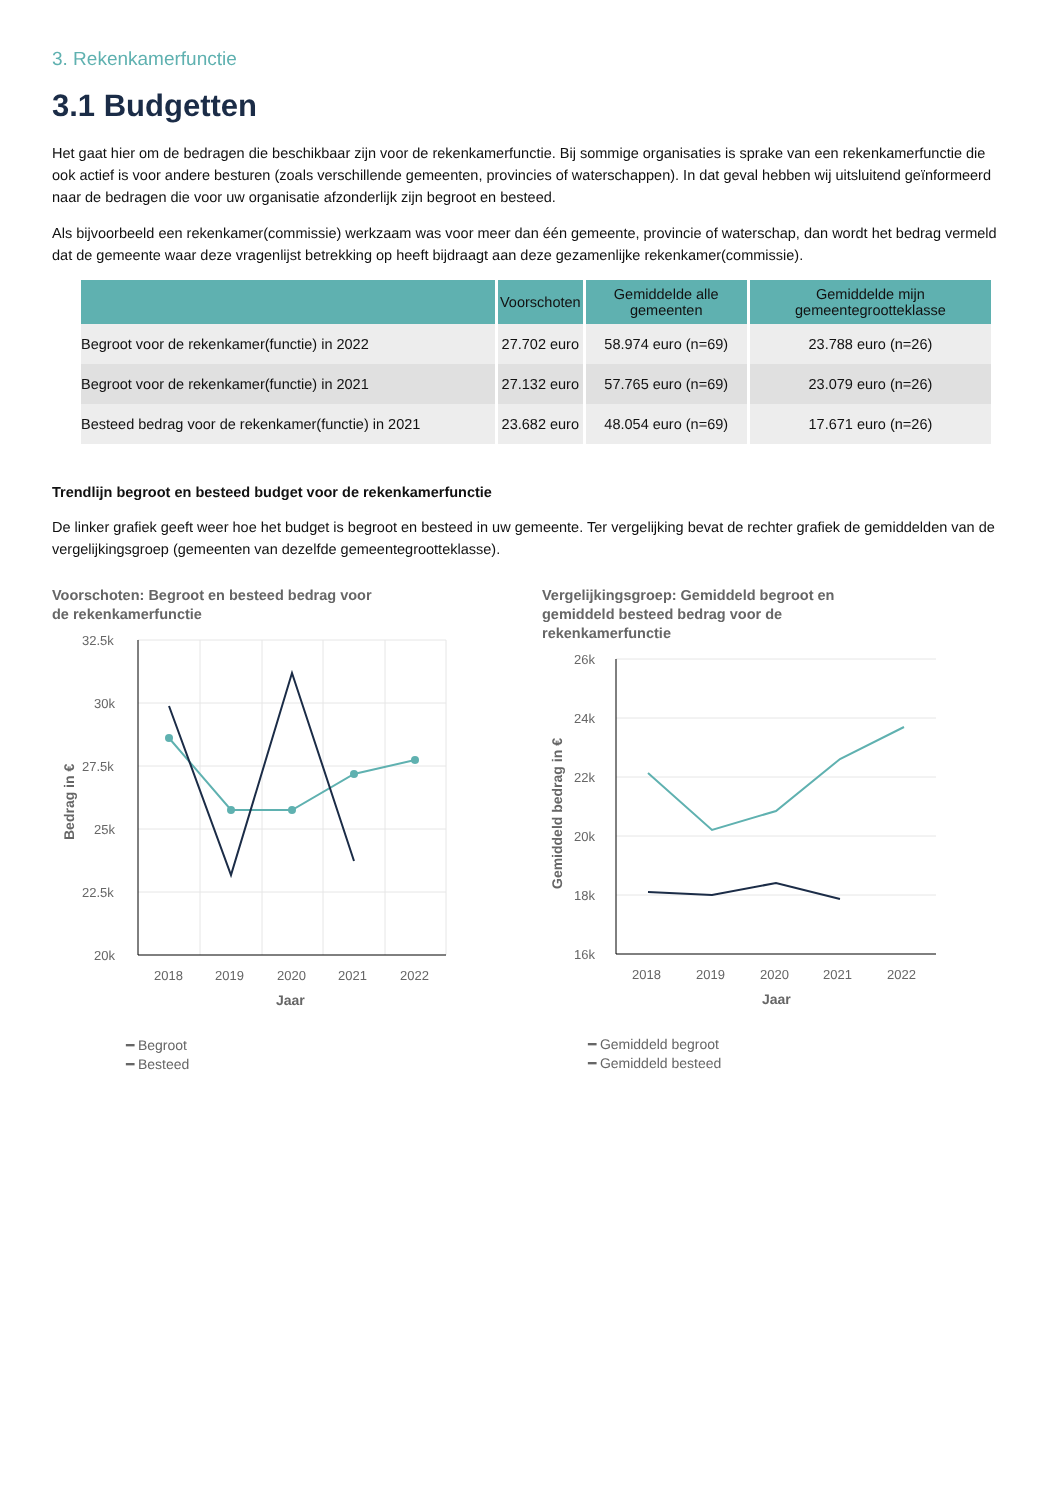3. Rekenkamerfunctie
3.1 Budgetten
Het gaat hier om de bedragen die beschikbaar zijn voor de rekenkamerfunctie. Bij sommige organisaties is sprake van een rekenkamerfunctie die ook actief is voor andere besturen (zoals verschillende gemeenten, provincies of waterschappen). In dat geval hebben wij uitsluitend geïnformeerd naar de bedragen die voor uw organisatie afzonderlijk zijn begroot en besteed.
Als bijvoorbeeld een rekenkamer(commissie) werkzaam was voor meer dan één gemeente, provincie of waterschap, dan wordt het bedrag vermeld dat de gemeente waar deze vragenlijst betrekking op heeft bijdraagt aan deze gezamenlijke rekenkamer(commissie).
| | Voorschoten | Gemiddelde alle gemeenten | Gemiddelde mijn gemeentegrootteklasse |
| --- | --- | --- | --- |
| Begroot voor de rekenkamer(functie) in 2022 | 27.702 euro | 58.974 euro (n=69) | 23.788 euro (n=26) |
| Begroot voor de rekenkamer(functie) in 2021 | 27.132 euro | 57.765 euro (n=69) | 23.079 euro (n=26) |
| Besteed bedrag voor de rekenkamer(functie) in 2021 | 23.682 euro | 48.054 euro (n=69) | 17.671 euro (n=26) |
Trendlijn begroot en besteed budget voor de rekenkamerfunctie
De linker grafiek geeft weer hoe het budget is begroot en besteed in uw gemeente. Ter vergelijking bevat de rechter grafiek de gemiddelden van de vergelijkingsgroep (gemeenten van dezelfde gemeentegrootteklasse).
Voorschoten: Begroot en besteed bedrag voor de rekenkamerfunctie
32.5k
30k
27.5k
25k
22.5k
20k
2018
2019
2020
2021
2022
Jaar
Bedrag in €
━ Begroot
━ Besteed
Vergelijkingsgroep: Gemiddeld begroot en gemiddeld besteed bedrag voor de rekenkamerfunctie
26k
24k
22k
20k
18k
16k
2018
2019
2020
2021
2022
Jaar
Gemiddeld bedrag in €
━ Gemiddeld begroot
━ Gemiddeld besteed